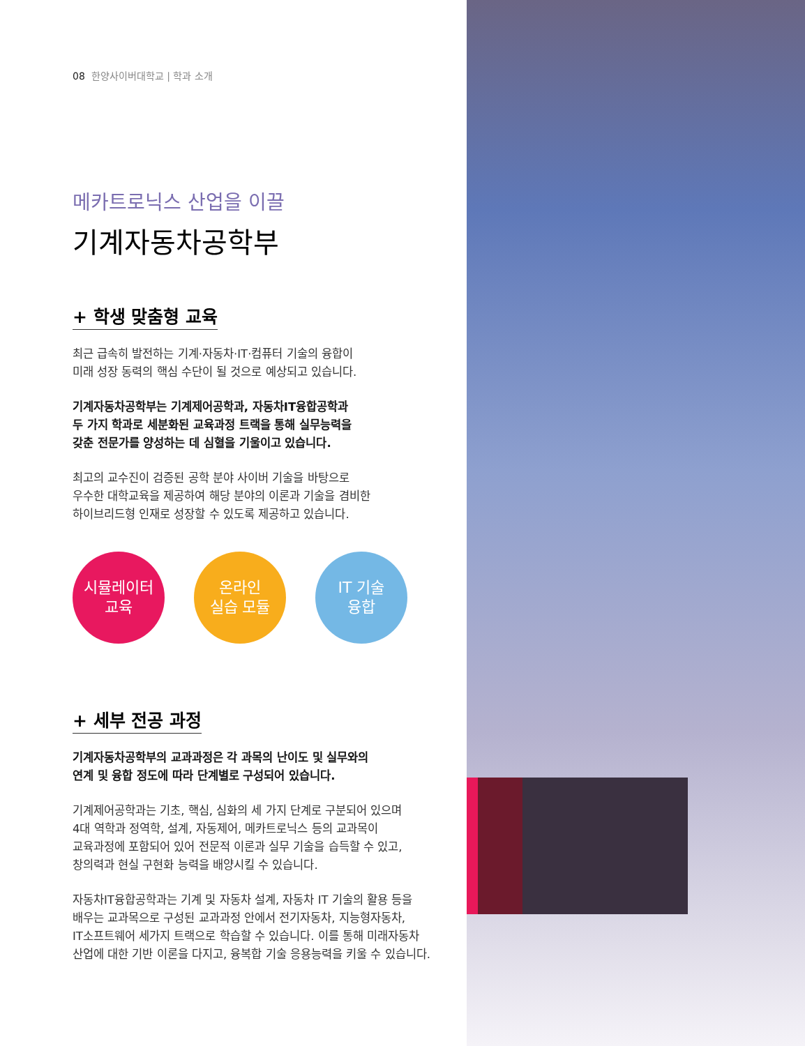08 한양사이버대학교 | 학과 소개
메카트로닉스 산업을 이끌
기계자동차공학부
+ 학생 맞춤형 교육
최근 급속히 발전하는 기계·자동차·IT·컴퓨터 기술의 융합이
미래 성장 동력의 핵심 수단이 될 것으로 예상되고 있습니다.
기계자동차공학부는 기계제어공학과, 자동차IT융합공학과
두 가지 학과로 세분화된 교육과정 트랙을 통해 실무능력을
갖춘 전문가를 양성하는 데 심혈을 기울이고 있습니다.
최고의 교수진이 검증된 공학 분야 사이버 기술을 바탕으로
우수한 대학교육을 제공하여 해당 분야의 이론과 기술을 겸비한
하이브리드형 인재로 성장할 수 있도록 제공하고 있습니다.
시뮬레이터
교육
온라인
실습 모듈
IT 기술
융합
+ 세부 전공 과정
기계자동차공학부의 교과과정은 각 과목의 난이도 및 실무와의
연계 및 융합 정도에 따라 단계별로 구성되어 있습니다.
기계제어공학과는 기초, 핵심, 심화의 세 가지 단계로 구분되어 있으며
4대 역학과 정역학, 설계, 자동제어, 메카트로닉스 등의 교과목이
교육과정에 포함되어 있어 전문적 이론과 실무 기술을 습득할 수 있고,
창의력과 현실 구현화 능력을 배양시킬 수 있습니다.
자동차IT융합공학과는 기계 및 자동차 설계, 자동차 IT 기술의 활용 등을
배우는 교과목으로 구성된 교과과정 안에서 전기자동차, 지능형자동차,
IT소프트웨어 세가지 트랙으로 학습할 수 있습니다. 이를 통해 미래자동차
산업에 대한 기반 이론을 다지고, 융복합 기술 응용능력을 키울 수 있습니다.